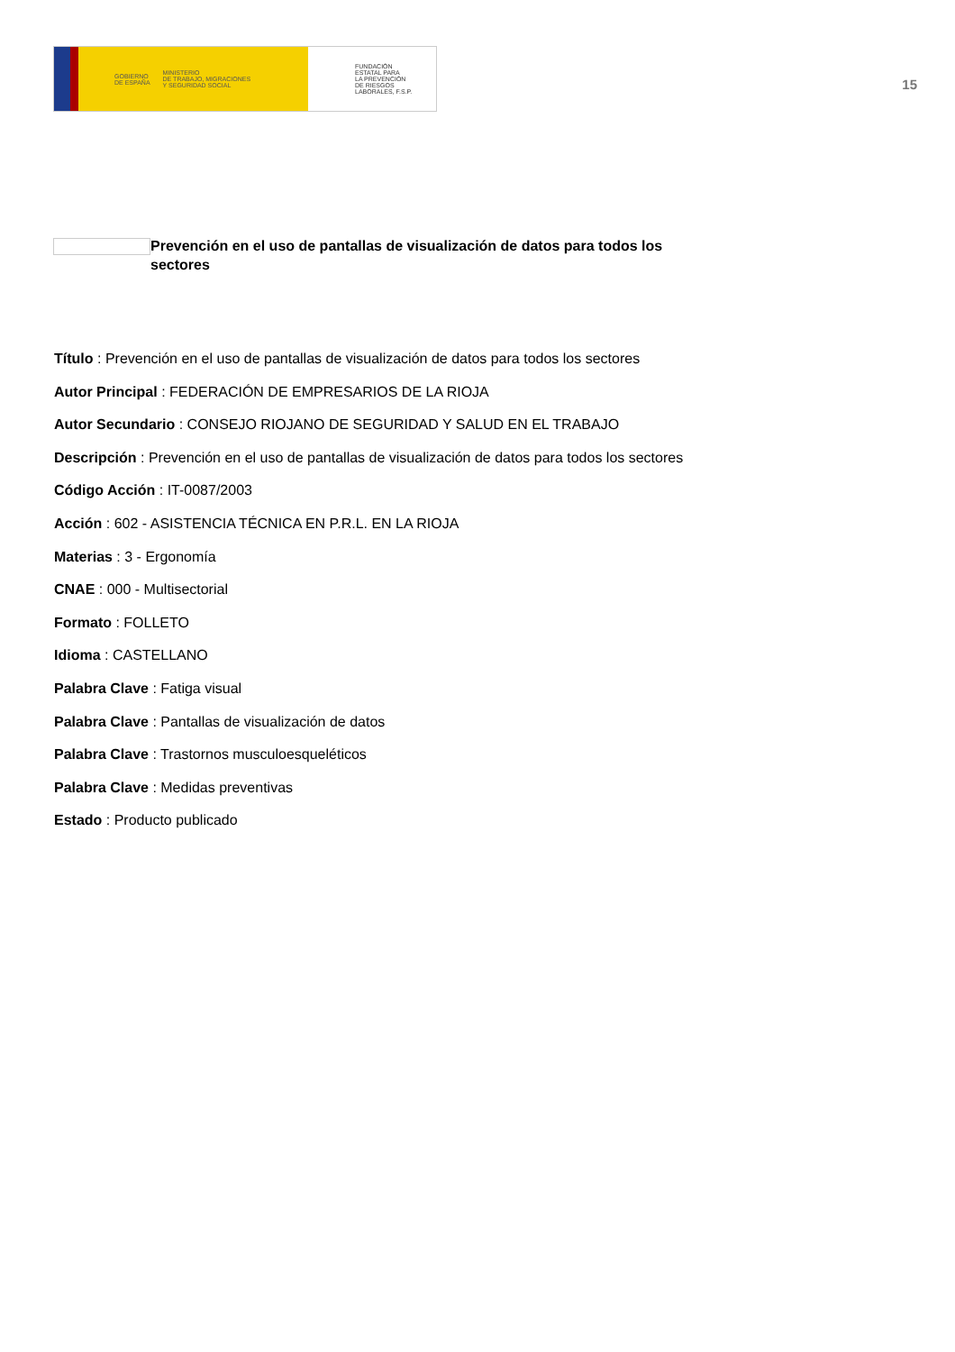GOBIERNO
DE ESPAÑA MINISTERIO
DE TRABAJO, MIGRACIONES
Y SEGURIDAD SOCIAL
FUNDACIÓN
ESTATAL PARA
LA PREVENCIÓN
DE RIESGOS
LABORALES, F.S.P.
15
Prevención en el uso de pantallas de visualización de datos para todos los sectores
Título : Prevención en el uso de pantallas de visualización de datos para todos los sectores
Autor Principal : FEDERACIÓN DE EMPRESARIOS DE LA RIOJA
Autor Secundario : CONSEJO RIOJANO DE SEGURIDAD Y SALUD EN EL TRABAJO
Descripción : Prevención en el uso de pantallas de visualización de datos para todos los sectores
Código Acción : IT-0087/2003
Acción : 602 - ASISTENCIA TÉCNICA EN P.R.L. EN LA RIOJA
Materias : 3 - Ergonomía
CNAE : 000 - Multisectorial
Formato : FOLLETO
Idioma : CASTELLANO
Palabra Clave : Fatiga visual
Palabra Clave : Pantallas de visualización de datos
Palabra Clave : Trastornos musculoesqueléticos
Palabra Clave : Medidas preventivas
Estado : Producto publicado